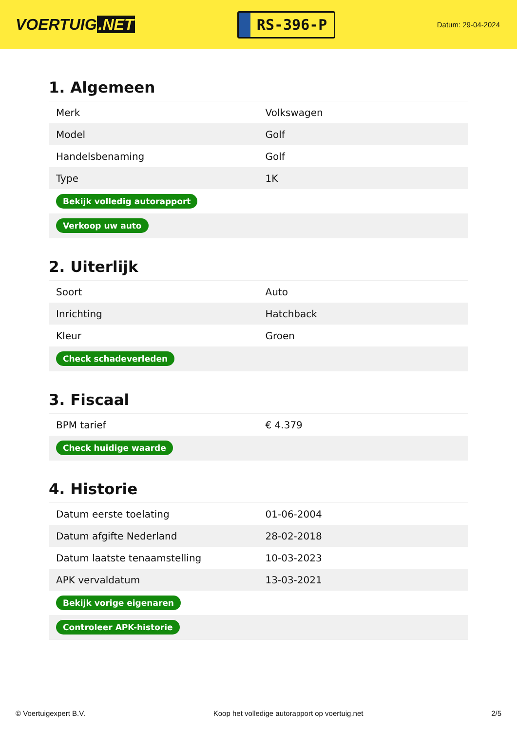VOERTUIG.NET
RS-396-P
Datum: 29-04-2024
1. Algemeen
| Merk | Volkswagen |
| Model | Golf |
| Handelsbenaming | Golf |
| Type | 1K |
| Bekijk volledig autorapport | |
| Verkoop uw auto | |
2. Uiterlijk
| Soort | Auto |
| Inrichting | Hatchback |
| Kleur | Groen |
| Check schadeverleden | |
3. Fiscaal
| BPM tarief | € 4.379 |
| Check huidige waarde | |
4. Historie
| Datum eerste toelating | 01-06-2004 |
| Datum afgifte Nederland | 28-02-2018 |
| Datum laatste tenaamstelling | 10-03-2023 |
| APK vervaldatum | 13-03-2021 |
| Bekijk vorige eigenaren | |
| Controleer APK-historie | |
© Voertuigexpert B.V. Koop het volledige autorapport op voertuig.net 2/5